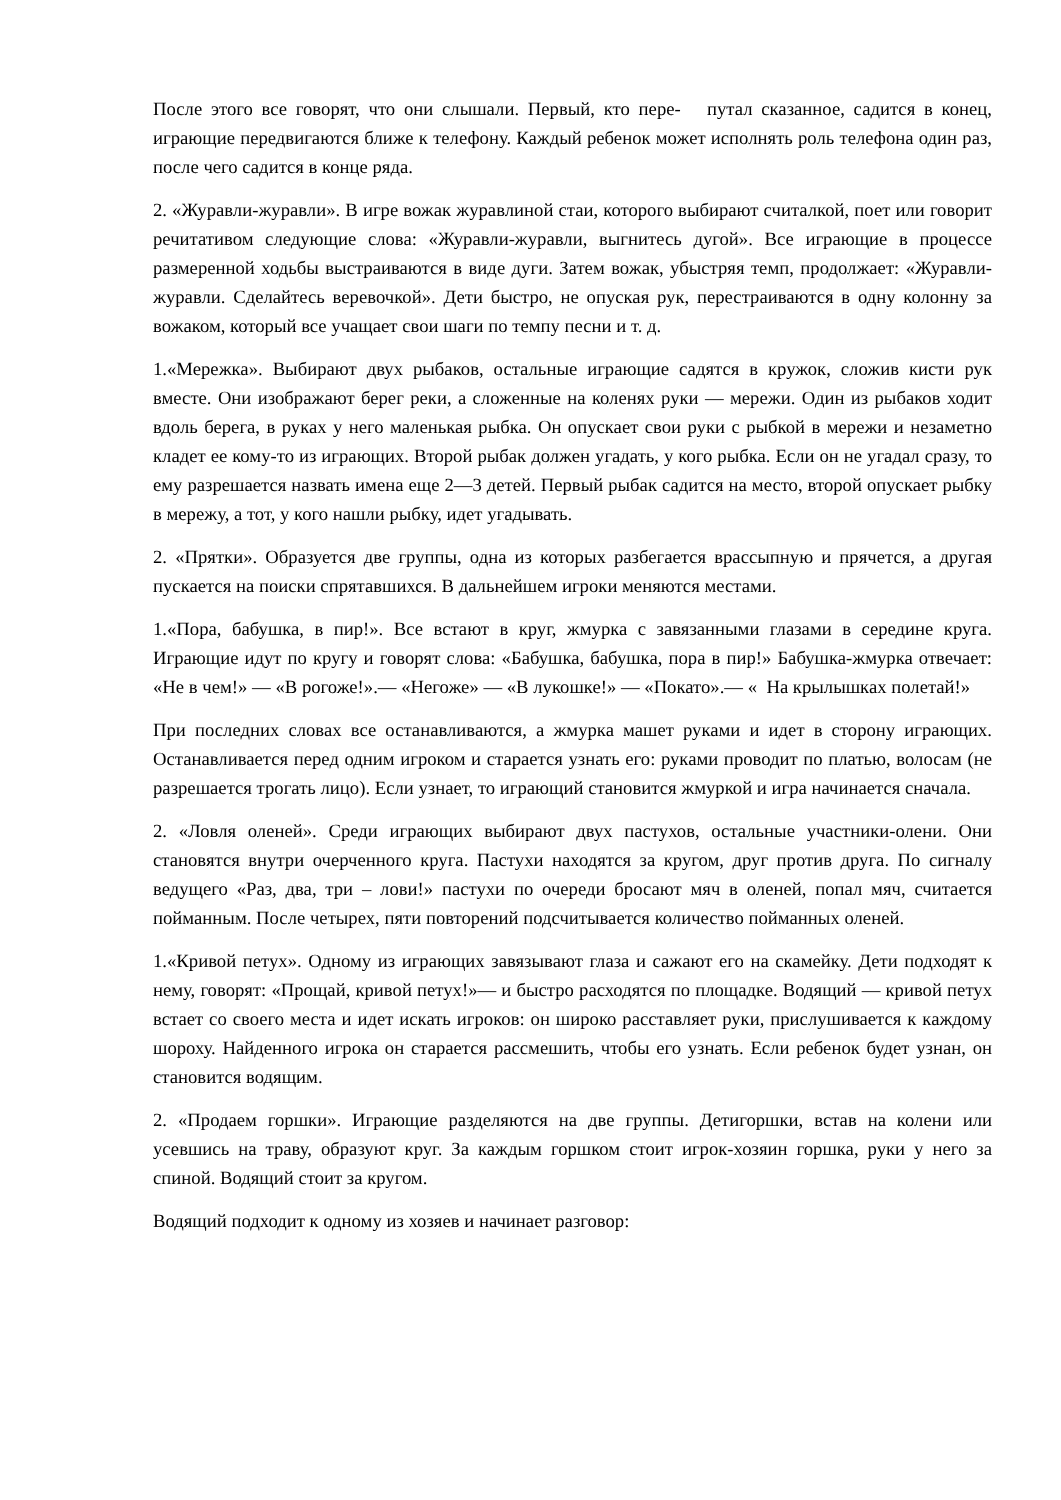После этого все говорят, что они слышали. Первый, кто пере- путал сказанное, садится в конец, играющие передвигаются ближе к телефону. Каждый ребенок может исполнять роль телефона один раз, после чего садится в конце ряда.
2. «Журавли-журавли». В игре вожак журавлиной стаи, которого выбирают считалкой, поет или говорит речитативом следующие слова: «Журавли-журавли, выгнитесь дугой». Все играющие в процессе размеренной ходьбы выстраиваются в виде дуги. Затем вожак, убыстряя темп, продолжает: «Журавли-журавли. Сделайтесь веревочкой». Дети быстро, не опуская рук, перестраиваются в одну колонну за вожаком, который все учащает свои шаги по темпу песни и т. д.
1.«Мережка». Выбирают двух рыбаков, остальные играющие садятся в кружок, сложив кисти рук вместе. Они изображают берег реки, а сложенные на коленях руки — мережи. Один из рыбаков ходит вдоль берега, в руках у него маленькая рыбка. Он опускает свои руки с рыбкой в мережи и незаметно кладет ее кому-то из играющих. Второй рыбак должен угадать, у кого рыбка. Если он не угадал сразу, то ему разрешается назвать имена еще 2—3 детей. Первый рыбак садится на место, второй опускает рыбку в мережу, а тот, у кого нашли рыбку, идет угадывать.
2. «Прятки». Образуется две группы, одна из которых разбегается врассыпную и прячется, а другая пускается на поиски спрятавшихся. В дальнейшем игроки меняются местами.
1.«Пора, бабушка, в пир!». Все встают в круг, жмурка с завязанными глазами в середине круга. Играющие идут по кругу и говорят слова: «Бабушка, бабушка, пора в пир!» Бабушка-жмурка отвечает: «Не в чем!» — «В рогоже!».— «Негоже» — «В лукошке!» — «Покато».— « На крылышках полетай!»
При последних словах все останавливаются, а жмурка машет руками и идет в сторону играющих. Останавливается перед одним игроком и старается узнать его: руками проводит по платью, волосам (не разрешается трогать лицо). Если узнает, то играющий становится жмуркой и игра начинается сначала.
2. «Ловля оленей». Среди играющих выбирают двух пастухов, остальные участники-олени. Они становятся внутри очерченного круга. Пастухи находятся за кругом, друг против друга. По сигналу ведущего «Раз, два, три – лови!» пастухи по очереди бросают мяч в оленей, попал мяч, считается пойманным. После четырех, пяти повторений подсчитывается количество пойманных оленей.
1.«Кривой петух». Одному из играющих завязывают глаза и сажают его на скамейку. Дети подходят к нему, говорят: «Прощай, кривой петух!»— и быстро расходятся по площадке. Водящий — кривой петух встает со своего места и идет искать игроков: он широко расставляет руки, прислушивается к каждому шороху. Найденного игрока он старается рассмешить, чтобы его узнать. Если ребенок будет узнан, он становится водящим.
2. «Продаем горшки». Играющие разделяются на две группы. Детигоршки, встав на колени или усевшись на траву, образуют круг. За каждым горшком стоит игрок-хозяин горшка, руки у него за спиной. Водящий стоит за кругом.
Водящий подходит к одному из хозяев и начинает разговор: